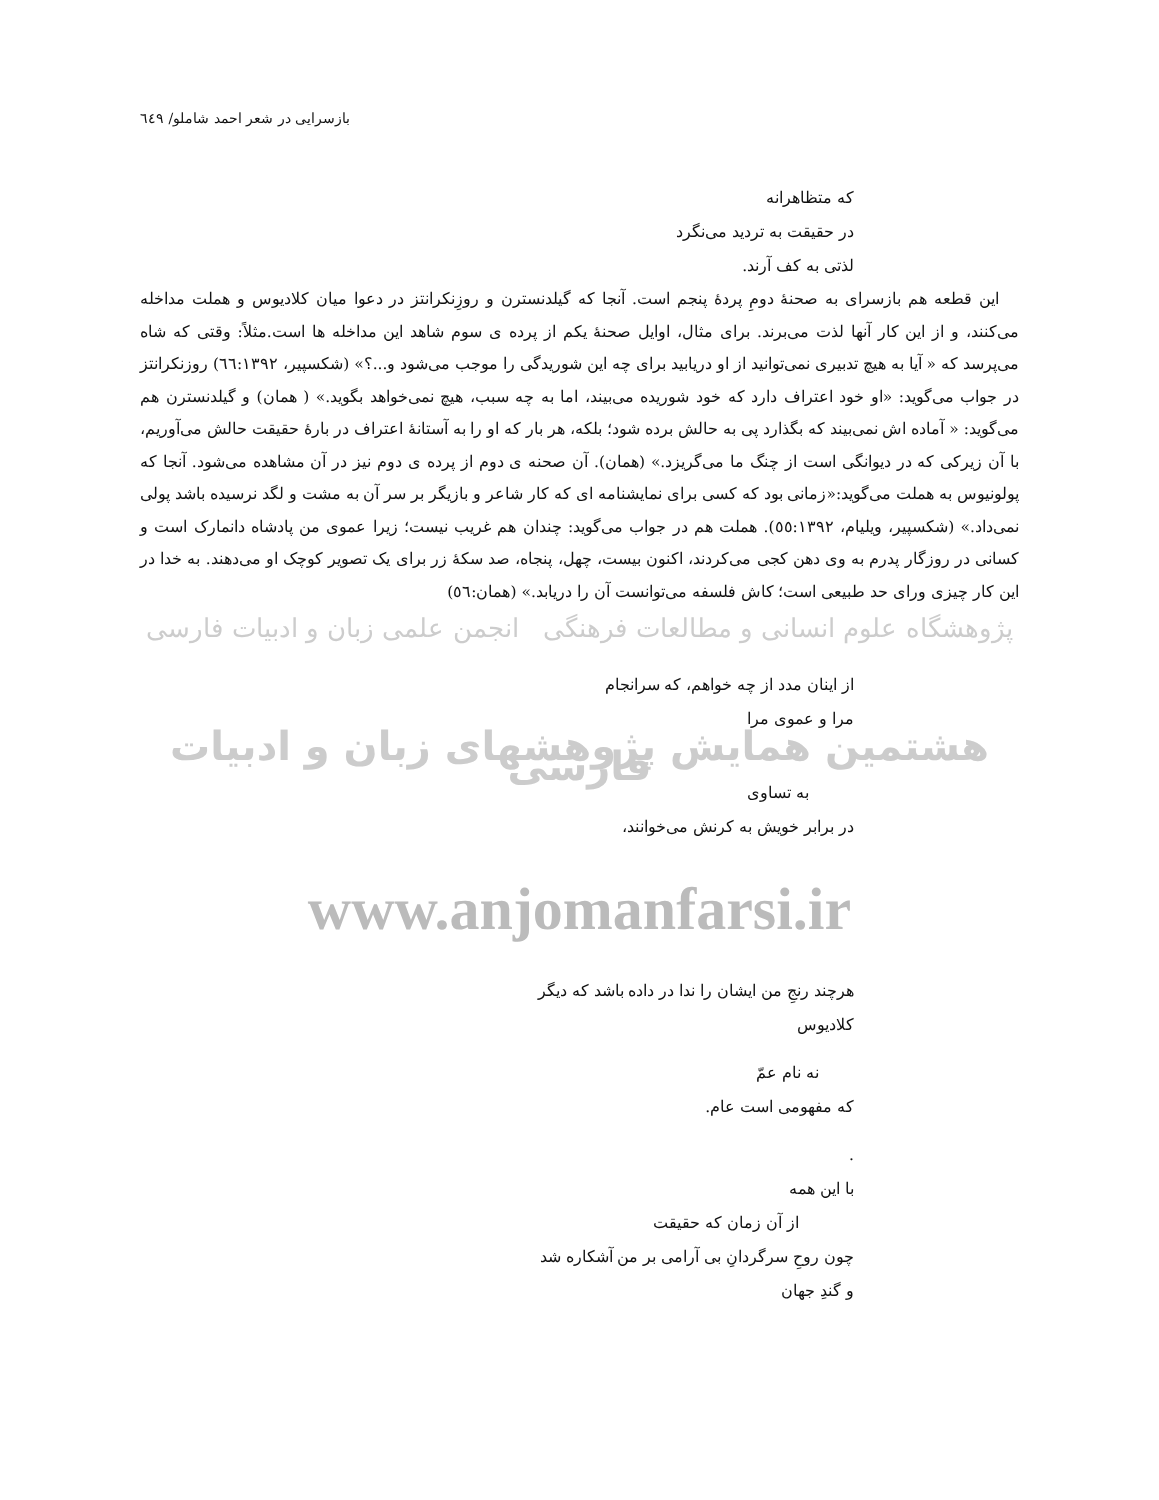بازسرایی در شعر احمد شاملو/ ٦٤٩
که متظاهرانه
در حقیقت به تردید می‌نگرد
لذتی به کف آرند.
این قطعه هم بازسرای به صحنهٔ دومِ پردهٔ پنجم است. آنجا که گیلدنسترن و روزِنکرانتز در دعوا میان کلادیوس و هملت مداخله می‌کنند، و از این کار آنها لذت می‌برند. برای مثال، اوایل صحنهٔ یکم از پرده ی سوم شاهد این مداخله ها است.مثلاً: وقتی که شاه می‌پرسد که « آیا به هیچ تدبیری نمی‌توانید از او دریابید برای چه این شوریدگی را موجب می‌شود و...؟» (شکسپیر، ٦٦:١٣٩٢) روزنکرانتز در جواب می‌گوید: «او خود اعتراف دارد که خود شوریده می‌بیند، اما به چه سبب، هیچ نمی‌خواهد بگوید.» ( همان) و گیلدنسترن هم می‌گوید: « آماده اش نمی‌بیند که بگذارد پی به حالش برده شود؛ بلکه، هر بار که او را به آستانهٔ اعتراف در بارهٔ حقیقت حالش می‌آوریم، با آن زیرکی که در دیوانگی است از چنگ ما می‌گریزد.» (همان). آن صحنه ی دوم از پرده ی دوم نیز در آن مشاهده می‌شود. آنجا که پولونیوس به هملت می‌گوید:«زمانی بود که کسی برای نمایشنامه ای که کار شاعر و بازیگر بر سر آن به مشت و لگد نرسیده باشد پولی نمی‌داد.» (شکسپیر، ویلیام، ٥٥:١٣٩٢). هملت هم در جواب می‌گوید: چندان هم غریب نیست؛ زیرا عموی من پادشاه دانمارک است و کسانی در روزگار پدرم به وی دهن کجی می‌کردند، اکنون بیست، چهل، پنجاه، صد سکهٔ زر برای یک تصویر کوچک او می‌دهند. به خدا در این کار چیزی ورای حد طبیعی است؛ کاش فلسفه می‌توانست آن را دریابد.» (همان:٥٦)
پژوهشگاه علوم انسانی و مطالعات فرهنگی انجمن علمی زبان و ادبیات فارسی
از اینان مدد از چه خواهم، که سرانجام
مرا و عموی مرا
هشتمین همایش پژوهشهای زبان و ادبیات فارسی
به تساوی
در برابر خویش به کرنش می‌خوانند،
www.anjomanfarsi.ir
هرچند رنجِ من ایشان را ندا در داده باشد که دیگر
کلادیوس
نه نام عمّ
که مفهومی است عام.
.
با این همه
از آن زمان که حقیقت
چون روحِ سرگردانِ بی آرامی بر من آشکاره شد
و گندِ جهان